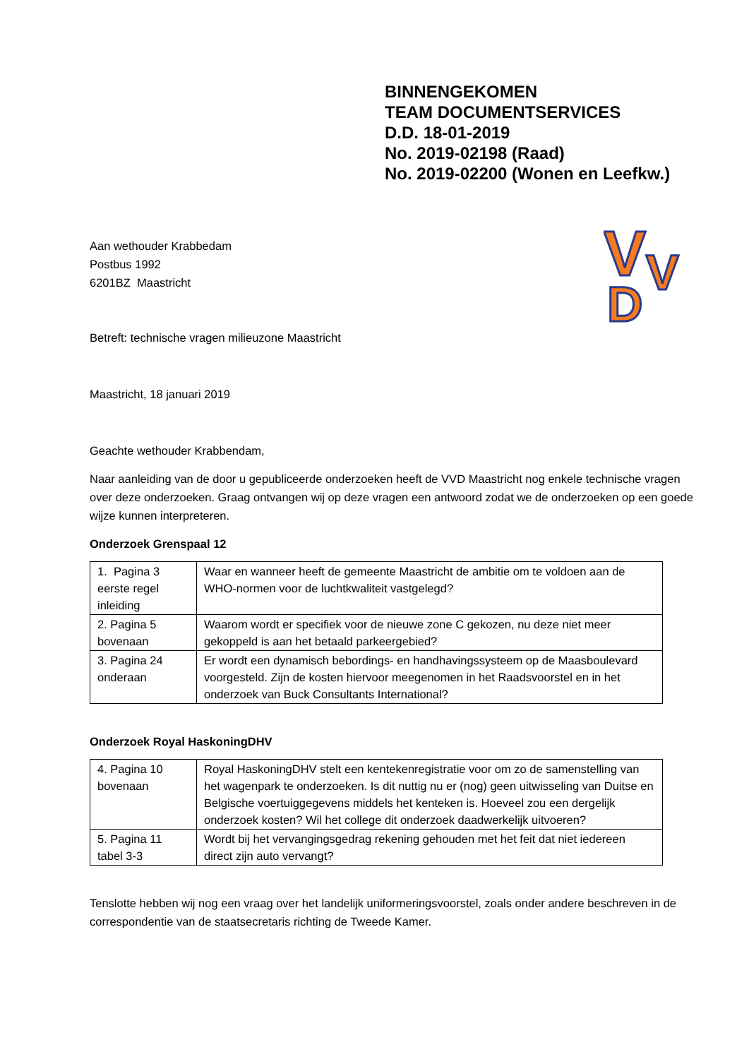BINNENGEKOMEN
TEAM DOCUMENTSERVICES
D.D. 18-01-2019
No. 2019-02198 (Raad)
No. 2019-02200 (Wonen en Leefkw.)
V
V
D
Aan wethouder Krabbedam
Postbus 1992
6201BZ Maastricht
Betreft: technische vragen milieuzone Maastricht
Maastricht, 18 januari 2019
Geachte wethouder Krabbendam,
Naar aanleiding van de door u gepubliceerde onderzoeken heeft de VVD Maastricht nog enkele technische vragen over deze onderzoeken. Graag ontvangen wij op deze vragen een antwoord zodat we de onderzoeken op een goede wijze kunnen interpreteren.
Onderzoek Grenspaal 12
| 1. Pagina 3 eerste regel inleiding | Waar en wanneer heeft de gemeente Maastricht de ambitie om te voldoen aan de WHO-normen voor de luchtkwaliteit vastgelegd? |
| 2. Pagina 5 bovenaan | Waarom wordt er specifiek voor de nieuwe zone C gekozen, nu deze niet meer gekoppeld is aan het betaald parkeergebied? |
| 3. Pagina 24 onderaan | Er wordt een dynamisch bebordings- en handhavingssysteem op de Maasboulevard voorgesteld. Zijn de kosten hiervoor meegenomen in het Raadsvoorstel en in het onderzoek van Buck Consultants International? |
Onderzoek Royal HaskoningDHV
| 4. Pagina 10 bovenaan | Royal HaskoningDHV stelt een kentekenregistratie voor om zo de samenstelling van het wagenpark te onderzoeken. Is dit nuttig nu er (nog) geen uitwisseling van Duitse en Belgische voertuiggegevens middels het kenteken is. Hoeveel zou een dergelijk onderzoek kosten? Wil het college dit onderzoek daadwerkelijk uitvoeren? |
| 5. Pagina 11 tabel 3-3 | Wordt bij het vervangingsgedrag rekening gehouden met het feit dat niet iedereen direct zijn auto vervangt? |
Tenslotte hebben wij nog een vraag over het landelijk uniformeringsvoorstel, zoals onder andere beschreven in de correspondentie van de staatsecretaris richting de Tweede Kamer.